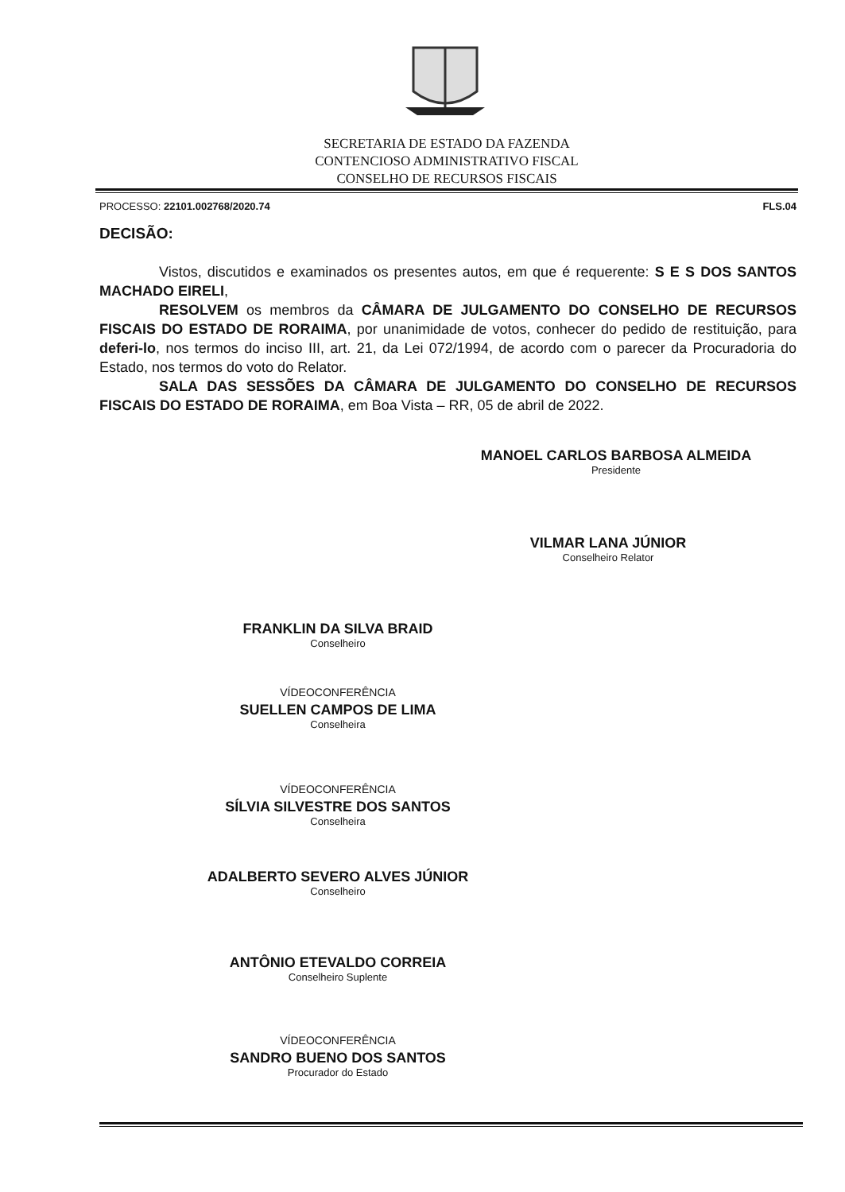SECRETARIA DE ESTADO DA FAZENDA
CONTENCIOSO ADMINISTRATIVO FISCAL
CONSELHO DE RECURSOS FISCAIS
PROCESSO: 22101.002768/2020.74 FLS.04
DECISÃO:
Vistos, discutidos e examinados os presentes autos, em que é requerente: S E S DOS SANTOS MACHADO EIRELI,
RESOLVEM os membros da CÂMARA DE JULGAMENTO DO CONSELHO DE RECURSOS FISCAIS DO ESTADO DE RORAIMA, por unanimidade de votos, conhecer do pedido de restituição, para deferi-lo, nos termos do inciso III, art. 21, da Lei 072/1994, de acordo com o parecer da Procuradoria do Estado, nos termos do voto do Relator.
SALA DAS SESSÕES DA CÂMARA DE JULGAMENTO DO CONSELHO DE RECURSOS FISCAIS DO ESTADO DE RORAIMA, em Boa Vista – RR, 05 de abril de 2022.
MANOEL CARLOS BARBOSA ALMEIDA
Presidente
VILMAR LANA JÚNIOR
Conselheiro Relator
FRANKLIN DA SILVA BRAID
Conselheiro
VÍDEOCONFERÊNCIA
SUELLEN CAMPOS DE LIMA
Conselheira
VÍDEOCONFERÊNCIA
SÍLVIA SILVESTRE DOS SANTOS
Conselheira
ADALBERTO SEVERO ALVES JÚNIOR
Conselheiro
ANTÔNIO ETEVALDO CORREIA
Conselheiro Suplente
VÍDEOCONFERÊNCIA
SANDRO BUENO DOS SANTOS
Procurador do Estado